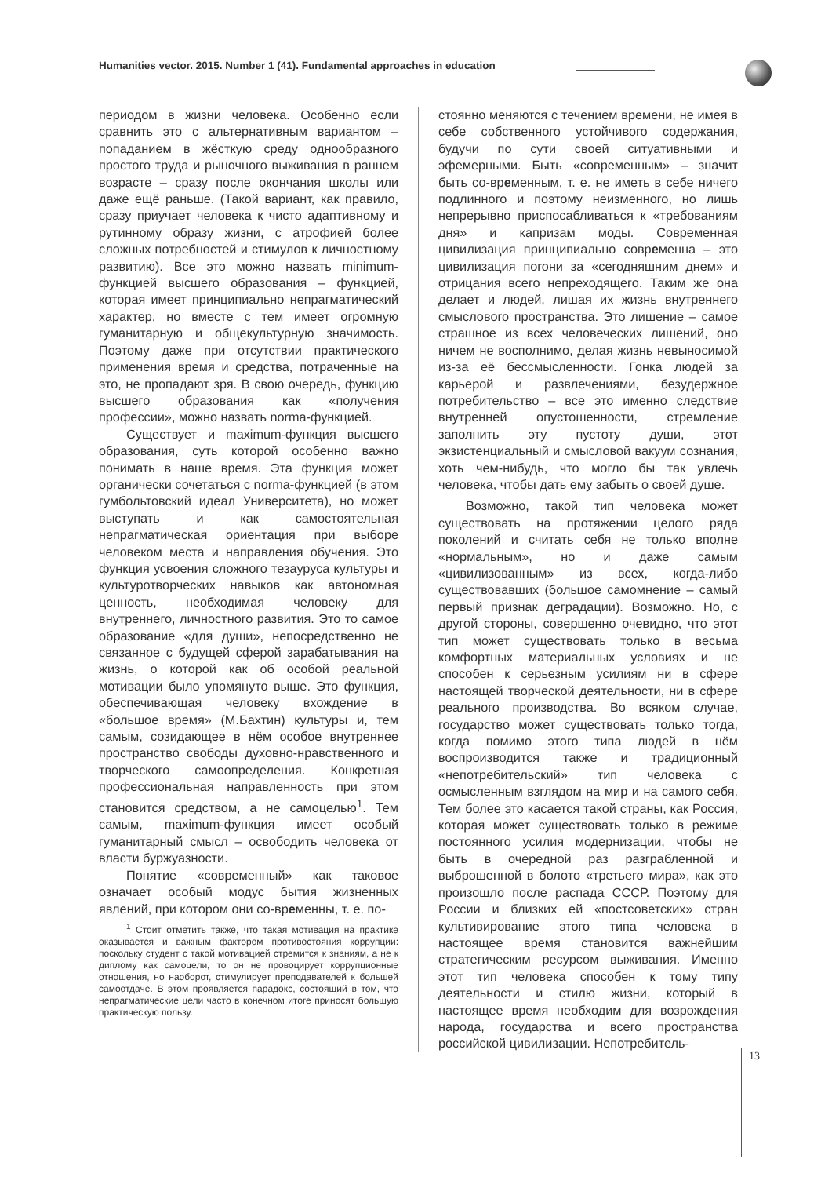Humanities vector. 2015. Number 1 (41). Fundamental approaches in education
периодом в жизни человека. Особенно если сравнить это с альтернативным вариантом – попаданием в жёсткую среду однообразного простого труда и рыночного выживания в раннем возрасте – сразу после окончания школы или даже ещё раньше. (Такой вариант, как правило, сразу приучает человека к чисто адаптивному и рутинному образу жизни, с атрофией более сложных потребностей и стимулов к личностному развитию). Все это можно назвать minimum-функцией высшего образования – функцией, которая имеет принципиально непрагматический характер, но вместе с тем имеет огромную гуманитарную и общекультурную значимость. Поэтому даже при отсутствии практического применения время и средства, потраченные на это, не пропадают зря. В свою очередь, функцию высшего образования как «получения профессии», можно назвать norma-функцией.
Существует и maximum-функция высшего образования, суть которой особенно важно понимать в наше время. Эта функция может органически сочетаться с norma-функцией (в этом гумбольтовский идеал Университета), но может выступать и как самостоятельная непрагматическая ориентация при выборе человеком места и направления обучения. Это функция усвоения сложного тезауруса культуры и культуротворческих навыков как автономная ценность, необходимая человеку для внутреннего, личностного развития. Это то самое образование «для души», непосредственно не связанное с будущей сферой зарабатывания на жизнь, о которой как об особой реальной мотивации было упомянуто выше. Это функция, обеспечивающая человеку вхождение в «большое время» (М.Бахтин) культуры и, тем самым, созидающее в нём особое внутреннее пространство свободы духовно-нравственного и творческого самоопределения. Конкретная профессиональная направленность при этом становится средством, а не самоцелью<sup>1</sup>. Тем самым, maximum-функция имеет особый гуманитарный смысл – освободить человека от власти буржуазности.
Понятие «современный» как таковое означает особый модус бытия жизненных явлений, при котором они со-временны, т. е. по-
<sup>1</sup> Стоит отметить также, что такая мотивация на практике оказывается и важным фактором противостояния коррупции: поскольку студент с такой мотивацией стремится к знаниям, а не к диплому как самоцели, то он не провоцирует коррупционные отношения, но наоборот, стимулирует преподавателей к большей самоотдаче. В этом проявляется парадокс, состоящий в том, что непрагматические цели часто в конечном итоге приносят большую практическую пользу.
стоянно меняются с течением времени, не имея в себе собственного устойчивого содержания, будучи по сути своей ситуативными и эфемерными. Быть «современным» – значит быть со-временным, т. е. не иметь в себе ничего подлинного и поэтому неизменного, но лишь непрерывно приспосабливаться к «требованиям дня» и капризам моды. Современная цивилизация принципиально современна – это цивилизация погони за «сегодняшним днем» и отрицания всего непреходящего. Таким же она делает и людей, лишая их жизнь внутреннего смыслового пространства. Это лишение – самое страшное из всех человеческих лишений, оно ничем не восполнимо, делая жизнь невыносимой из-за её бессмысленности. Гонка людей за карьерой и развлечениями, безудержное потребительство – все это именно следствие внутренней опустошенности, стремление заполнить эту пустоту души, этот экзистенциальный и смысловой вакуум сознания, хоть чем-нибудь, что могло бы так увлечь человека, чтобы дать ему забыть о своей душе.
Возможно, такой тип человека может существовать на протяжении целого ряда поколений и считать себя не только вполне «нормальным», но и даже самым «цивилизованным» из всех, когда-либо существовавших (большое самомнение – самый первый признак деградации). Возможно. Но, с другой стороны, совершенно очевидно, что этот тип может существовать только в весьма комфортных материальных условиях и не способен к серьезным усилиям ни в сфере настоящей творческой деятельности, ни в сфере реального производства. Во всяком случае, государство может существовать только тогда, когда помимо этого типа людей в нём воспроизводится также и традиционный «непотребительский» тип человека с осмысленным взглядом на мир и на самого себя. Тем более это касается такой страны, как Россия, которая может существовать только в режиме постоянного усилия модернизации, чтобы не быть в очередной раз разграбленной и выброшенной в болото «третьего мира», как это произошло после распада СССР. Поэтому для России и близких ей «постсоветских» стран культивирование этого типа человека в настоящее время становится важнейшим стратегическим ресурсом выживания. Именно этот тип человека способен к тому типу деятельности и стилю жизни, который в настоящее время необходим для возрождения народа, государства и всего пространства российской цивилизации. Непотребитель-
13